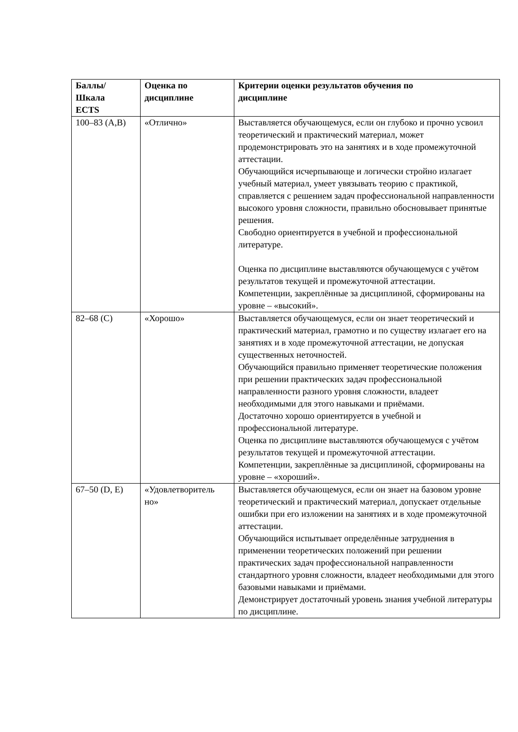| Баллы/ Шкала ECTS | Оценка по дисциплине | Критерии оценки результатов обучения по дисциплине |
| --- | --- | --- |
| 100–83 (A,B) | «Отлично» | Выставляется обучающемуся, если он глубоко и прочно усвоил теоретический и практический материал, может продемонстрировать это на занятиях и в ходе промежуточной аттестации. Обучающийся исчерпывающе и логически стройно излагает учебный материал, умеет увязывать теорию с практикой, справляется с решением задач профессиональной направленности высокого уровня сложности, правильно обосновывает принятые решения. Свободно ориентируется в учебной и профессиональной литературе. Оценка по дисциплине выставляются обучающемуся с учётом результатов текущей и промежуточной аттестации. Компетенции, закреплённые за дисциплиной, сформированы на уровне – «высокий». |
| 82–68 (C) | «Хорошо» | Выставляется обучающемуся, если он знает теоретический и практический материал, грамотно и по существу излагает его на занятиях и в ходе промежуточной аттестации, не допуская существенных неточностей. Обучающийся правильно применяет теоретические положения при решении практических задач профессиональной направленности разного уровня сложности, владеет необходимыми для этого навыками и приёмами. Достаточно хорошо ориентируется в учебной и профессиональной литературе. Оценка по дисциплине выставляются обучающемуся с учётом результатов текущей и промежуточной аттестации. Компетенции, закреплённые за дисциплиной, сформированы на уровне – «хороший». |
| 67–50 (D, E) | «Удовлетворитель но» | Выставляется обучающемуся, если он знает на базовом уровне теоретический и практический материал, допускает отдельные ошибки при его изложении на занятиях и в ходе промежуточной аттестации. Обучающийся испытывает определённые затруднения в применении теоретических положений при решении практических задач профессиональной направленности стандартного уровня сложности, владеет необходимыми для этого базовыми навыками и приёмами. Демонстрирует достаточный уровень знания учебной литературы по дисциплине. |